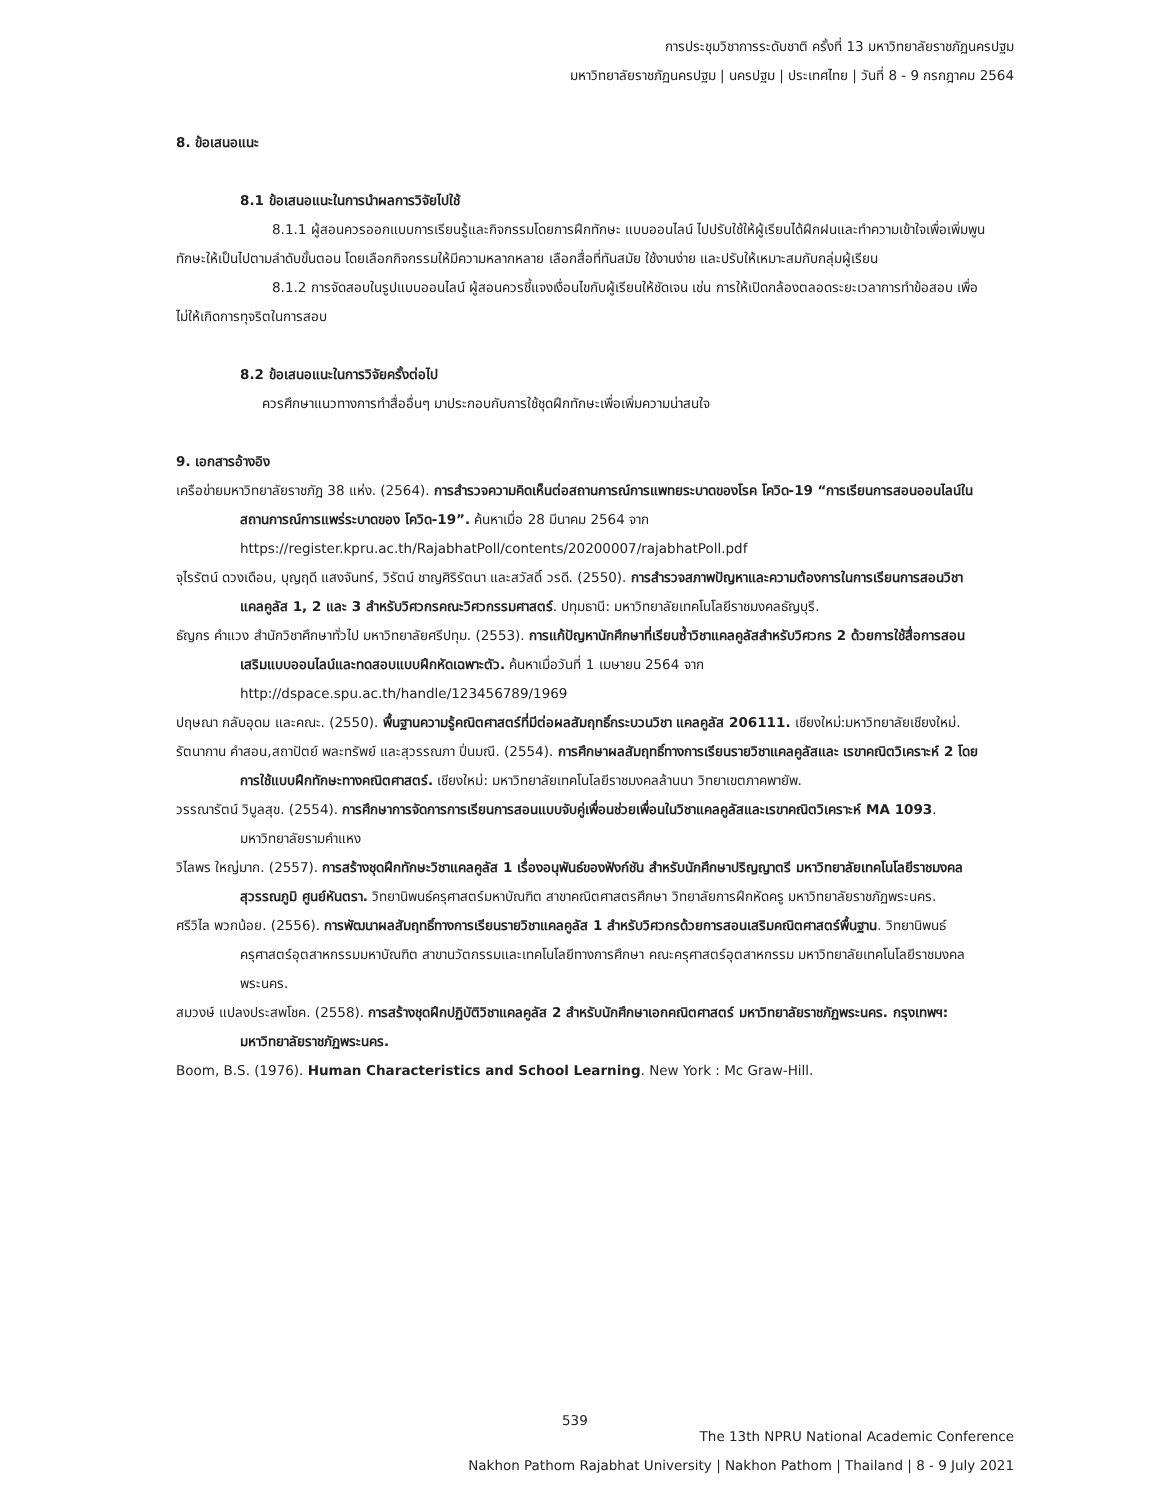การประชุมวิชาการระดับชาติ ครั้งที่ 13 มหาวิทยาลัยราชภัฏนครปฐม
มหาวิทยาลัยราชภัฏนครปฐม | นครปฐม | ประเทศไทย | วันที่ 8 - 9 กรกฎาคม 2564
8. ข้อเสนอแนะ
8.1 ข้อเสนอแนะในการนำผลการวิจัยไปใช้
8.1.1 ผู้สอนควรออกแบบการเรียนรู้และกิจกรรมโดยการฝึกทักษะ แบบออนไลน์ ไปปรับใช้ให้ผู้เรียนได้ฝึกฝนและทำความเข้าใจเพื่อเพิ่มพูนทักษะให้เป็นไปตามลำดับขั้นตอน โดยเลือกกิจกรรมให้มีความหลากหลาย เลือกสื่อที่ทันสมัย ใช้งานง่าย และปรับให้เหมาะสมกับกลุ่มผู้เรียน
8.1.2 การจัดสอบในรูปแบบออนไลน์ ผู้สอนควรชี้แจงเงื่อนไขกับผู้เรียนให้ชัดเจน เช่น การให้เปิดกล้องตลอดระยะเวลาการทำข้อสอบ เพื่อไม่ให้เกิดการทุจริตในการสอบ
8.2 ข้อเสนอแนะในการวิจัยครั้งต่อไป
ควรศึกษาแนวทางการทำสื่ออื่นๆ มาประกอบกับการใช้ชุดฝึกทักษะเพื่อเพิ่มความน่าสนใจ
9. เอกสารอ้างอิง
เครือข่ายมหาวิทยาลัยราชภัฎ 38 แห่ง. (2564). การสำรวจความคิดเห็นต่อสถานการณ์การแพทยระบาดของโรค โควิด-19 “การเรียนการสอนออนไลน์ในสถานการณ์การแพร่ระบาดของ โควิด-19”. ค้นหาเมื่อ 28 มีนาคม 2564 จาก https://register.kpru.ac.th/RajabhatPoll/contents/20200007/rajabhatPoll.pdf
จุไรรัตน์ ดวงเดือน, บุญฤดี แสงจันทร์, วิรัตน์ ชาญศิริรัตนา และสวัสดิ์ วรดี. (2550). การสำรวจสภาพปัญหาและความต้องการในการเรียนการสอนวิชาแคลคูลัส 1, 2 และ 3 สำหรับวิศวกรคณะวิศวกรรมศาสตร์. ปทุมธานี: มหาวิทยาลัยเทคโนโลยีราชมงคลธัญบุรี.
ธัญกร คำแวง สำนักวิชาศึกษาทั่วไป มหาวิทยาลัยศรีปทุม. (2553). การแก้ปัญหานักศึกษาที่เรียนซ้ำวิชาแคลคูลัสสำหรับวิศวกร 2 ด้วยการใช้สื่อการสอนเสริมแบบออนไลน์และทดสอบแบบฝึกหัดเฉพาะตัว. ค้นหาเมื่อวันที่ 1 เมษายน 2564 จาก http://dspace.spu.ac.th/handle/123456789/1969
ปฤษณา กลับอุดม และคณะ. (2550). พื้นฐานความรู้คณิตศาสตร์ที่มีต่อผลสัมฤทธิ์กระบวนวิชา แคลคูลัส 206111. เชียงใหม่:มหาวิทยาลัยเชียงใหม่.
รัตนากาน คำสอน,สถาปัตย์ พละทรัพย์ และสุวรรณภา ปิ่นมณี. (2554). การศึกษาผลสัมฤทธิ์ทางการเรียนรายวิชาแคลคูลัสและ เรขาคณิตวิเคราะห์ 2 โดยการใช้แบบฝึกทักษะทางคณิตศาสตร์. เชียงใหม่: มหาวิทยาลัยเทคโนโลยีราชมงคลล้านนา วิทยาเขตภาคพายัพ.
วรรณารัตน์ วิบูลสุข. (2554). การศึกษาการจัดการการเรียนการสอนแบบจับคู่เพื่อนช่วยเพื่อนในวิชาแคลคูลัสและเรขาคณิตวิเคราะห์ MA 1093. มหาวิทยาลัยรามคำแหง
วิไลพร ใหญ่มาก. (2557). การสร้างชุดฝึกทักษะวิชาแคลคูลัส 1 เรื่องอนุพันธ์ของฟังก์ชัน สำหรับนักศึกษาปริญญาตรี มหาวิทยาลัยเทคโนโลยีราชมงคลสุวรรณภูมิ ศูนย์หันตรา. วิทยานิพนธ์ครุศาสตร์มหาบัณฑิต สาขาคณิตศาสตรศึกษา วิทยาลัยการฝึกหัดครู มหาวิทยาลัยราชภัฏพระนคร.
ศรีวิไล พวกน้อย. (2556). การพัฒนาผลสัมฤทธิ์ทางการเรียนรายวิชาแคลคูลัส 1 สำหรับวิศวกรด้วยการสอนเสริมคณิตศาสตร์พื้นฐาน. วิทยานิพนธ์ครุศาสตร์อุตสาหกรรมมหาบัณฑิต สาขานวัตกรรมและเทคโนโลยีทางการศึกษา คณะครุศาสตร์อุตสาหกรรม มหาวิทยาลัยเทคโนโลยีราชมงคลพระนคร.
สมวงษ์ แปลงประสพโชค. (2558). การสร้างชุดฝึกปฏิบัติวิชาแคลคูลัส 2 สำหรับนักศึกษาเอกคณิตศาสตร์ มหาวิทยาลัยราชภัฏพระนคร. กรุงเทพฯ: มหาวิทยาลัยราชภัฏพระนคร.
Boom, B.S. (1976). Human Characteristics and School Learning. New York : Mc Graw-Hill.
539
The 13th NPRU National Academic Conference
Nakhon Pathom Rajabhat University | Nakhon Pathom | Thailand | 8 - 9 July 2021